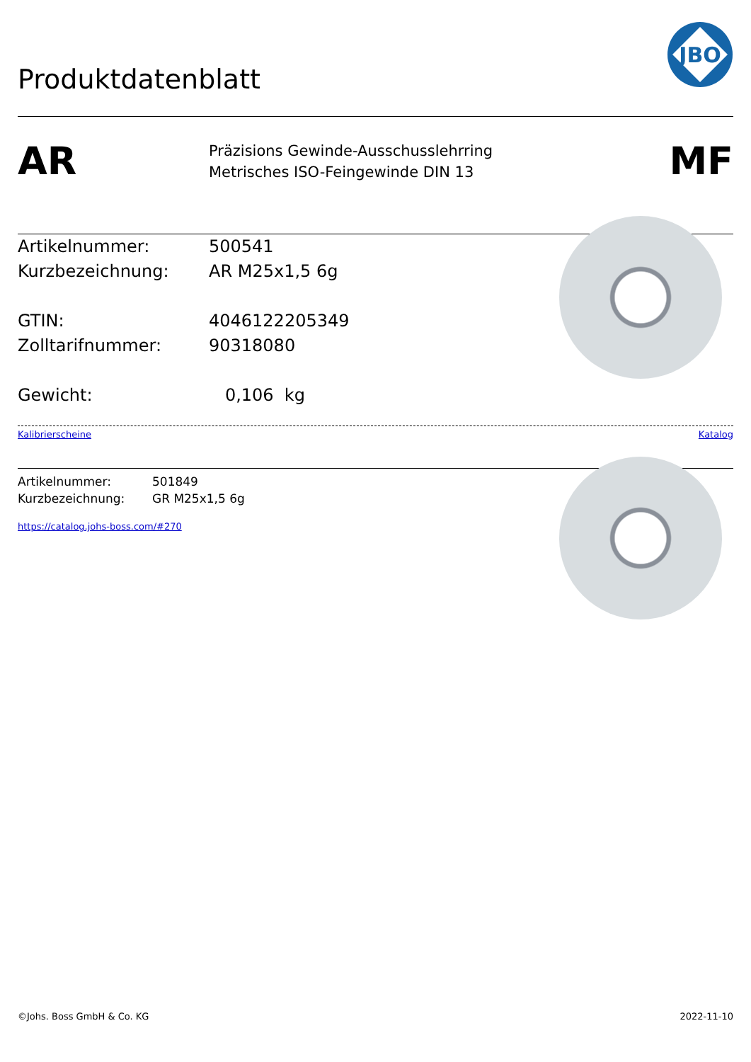Produktdatenblatt
JBO
AR
Präzisions Gewinde-Ausschusslehrring
Metrisches ISO-Feingewinde DIN 13
MF
Artikelnummer: 500541
Kurzbezeichnung: AR M25x1,5 6g
GTIN: 4046122205349
Zolltarifnummer: 90318080
Gewicht: 0,106 kg
Kalibrierscheine Katalog
Artikelnummer: 501849
Kurzbezeichnung: GR M25x1,5 6g
https://catalog.johs-boss.com/#270
©Johs. Boss GmbH & Co. KG 2022-11-10